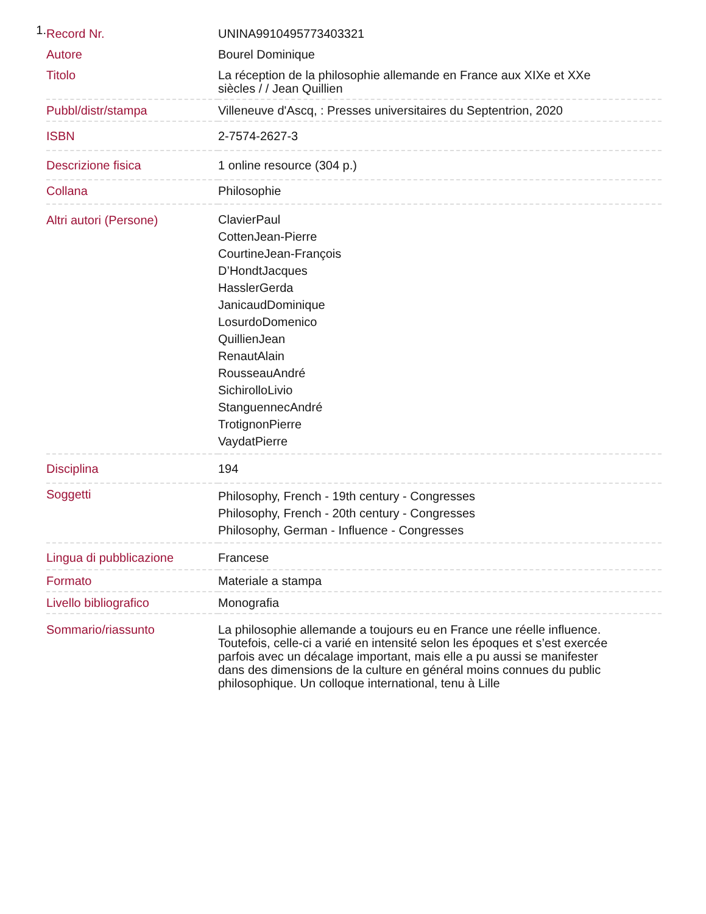1.
| Record Nr. | UNINA9910495773403321 |
| Autore | Bourel Dominique |
| Titolo | La réception de la philosophie allemande en France aux XIXe et XXe siècles / / Jean Quillien |
| Pubbl/distr/stampa | Villeneuve d'Ascq, : Presses universitaires du Septentrion, 2020 |
| ISBN | 2-7574-2627-3 |
| Descrizione fisica | 1 online resource (304 p.) |
| Collana | Philosophie |
| Altri autori (Persone) | ClavierPaul CottenJean-Pierre CourtineJean-François D’HondtJacques HasslerGerda JanicaudDominique LosurdoDomenico QuillienJean RenautAlain RousseauAndré SichirolloLivio StanguennecAndré TrotignonPierre VaydatPierre |
| Disciplina | 194 |
| Soggetti | Philosophy, French - 19th century - Congresses Philosophy, French - 20th century - Congresses Philosophy, German - Influence - Congresses |
| Lingua di pubblicazione | Francese |
| Formato | Materiale a stampa |
| Livello bibliografico | Monografia |
| Sommario/riassunto | La philosophie allemande a toujours eu en France une réelle influence. Toutefois, celle-ci a varié en intensité selon les époques et s’est exercée parfois avec un décalage important, mais elle a pu aussi se manifester dans des dimensions de la culture en général moins connues du public philosophique. Un colloque international, tenu à Lille |